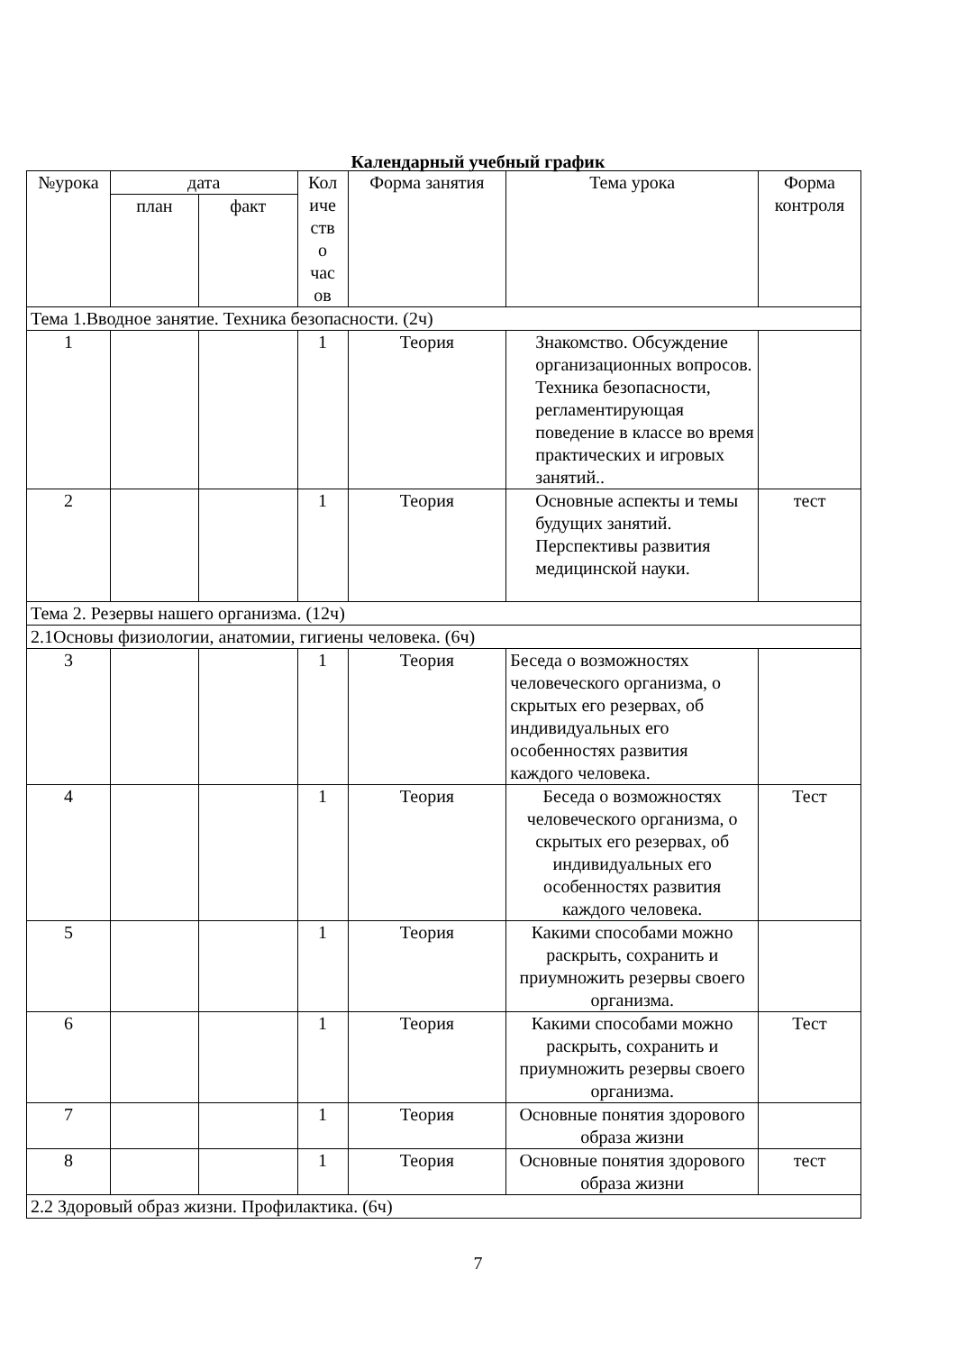Календарный учебный график
| №урока | дата | | Кол иче ств о час ов | Форма занятия | Тема урока | Форма контроля |
| --- | --- | --- | --- | --- | --- | --- |
| | план | факт | | | | |
| Тема 1.Вводное занятие. Техника безопасности. (2ч) | | | | | | |
| 1 | | | 1 | Теория | Знакомство. Обсуждение организационных вопросов. Техника безопасности, регламентирующая поведение в классе во время практических и игровых занятий.. | |
| 2 | | | 1 | Теория | Основные аспекты и темы будущих занятий. Перспективы развития медицинской науки. | тест |
| Тема 2. Резервы нашего организма. (12ч) | | | | | | |
| 2.1Основы физиологии, анатомии, гигиены человека. (6ч) | | | | | | |
| 3 | | | 1 | Теория | Беседа о возможностях человеческого организма, о скрытых его резервах, об индивидуальных его особенностях развития каждого человека. | |
| 4 | | | 1 | Теория | Беседа о возможностях человеческого организма, о скрытых его резервах, об индивидуальных его особенностях развития каждого человека. | Тест |
| 5 | | | 1 | Теория | Какими способами можно раскрыть, сохранить и приумножить резервы своего организма. | |
| 6 | | | 1 | Теория | Какими способами можно раскрыть, сохранить и приумножить резервы своего организма. | Тест |
| 7 | | | 1 | Теория | Основные понятия здорового образа жизни | |
| 8 | | | 1 | Теория | Основные понятия здорового образа жизни | тест |
| 2.2 Здоровый образ жизни. Профилактика. (6ч) | | | | | | |
7